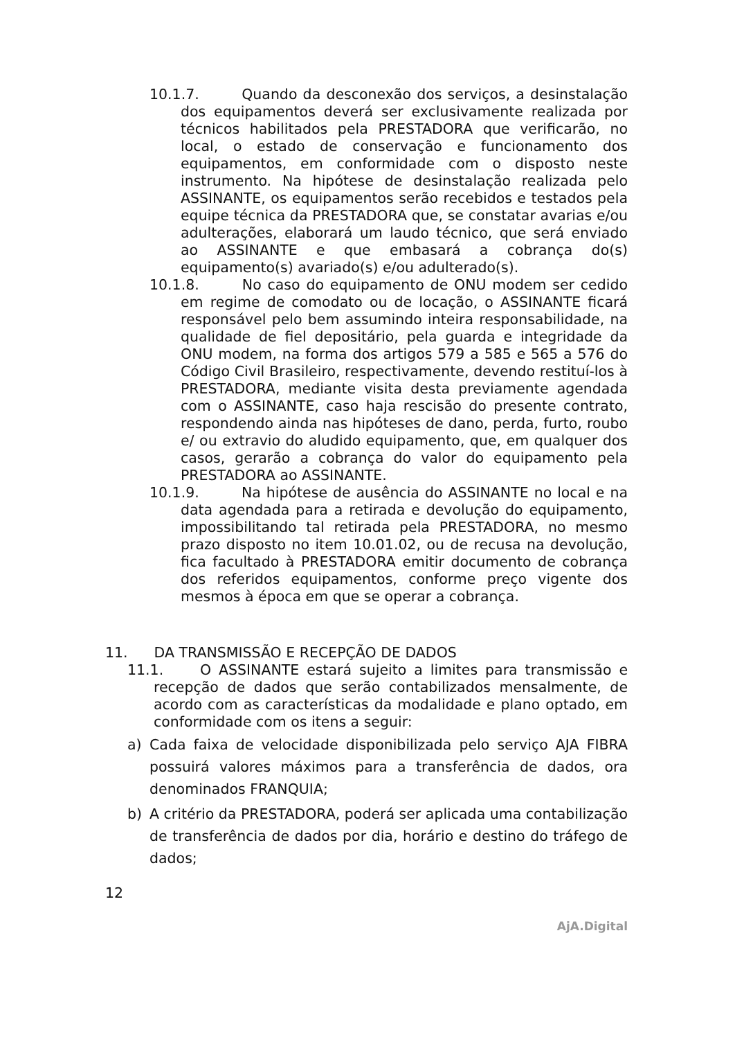10.1.7. Quando da desconexão dos serviços, a desinstalação dos equipamentos deverá ser exclusivamente realizada por técnicos habilitados pela PRESTADORA que verificarão, no local, o estado de conservação e funcionamento dos equipamentos, em conformidade com o disposto neste instrumento. Na hipótese de desinstalação realizada pelo ASSINANTE, os equipamentos serão recebidos e testados pela equipe técnica da PRESTADORA que, se constatar avarias e/ou adulterações, elaborará um laudo técnico, que será enviado ao ASSINANTE e que embasará a cobrança do(s) equipamento(s) avariado(s) e/ou adulterado(s).
10.1.8. No caso do equipamento de ONU modem ser cedido em regime de comodato ou de locação, o ASSINANTE ficará responsável pelo bem assumindo inteira responsabilidade, na qualidade de fiel depositário, pela guarda e integridade da ONU modem, na forma dos artigos 579 a 585 e 565 a 576 do Código Civil Brasileiro, respectivamente, devendo restituí-los à PRESTADORA, mediante visita desta previamente agendada com o ASSINANTE, caso haja rescisão do presente contrato, respondendo ainda nas hipóteses de dano, perda, furto, roubo e/ ou extravio do aludido equipamento, que, em qualquer dos casos, gerarão a cobrança do valor do equipamento pela PRESTADORA ao ASSINANTE.
10.1.9. Na hipótese de ausência do ASSINANTE no local e na data agendada para a retirada e devolução do equipamento, impossibilitando tal retirada pela PRESTADORA, no mesmo prazo disposto no item 10.01.02, ou de recusa na devolução, fica facultado à PRESTADORA emitir documento de cobrança dos referidos equipamentos, conforme preço vigente dos mesmos à época em que se operar a cobrança.
11. DA TRANSMISSÃO E RECEPÇÃO DE DADOS
11.1. O ASSINANTE estará sujeito a limites para transmissão e recepção de dados que serão contabilizados mensalmente, de acordo com as características da modalidade e plano optado, em conformidade com os itens a seguir:
a) Cada faixa de velocidade disponibilizada pelo serviço AJA FIBRA possuirá valores máximos para a transferência de dados, ora denominados FRANQUIA;
b) A critério da PRESTADORA, poderá ser aplicada uma contabilização de transferência de dados por dia, horário e destino do tráfego de dados;
12
AjA.Digital